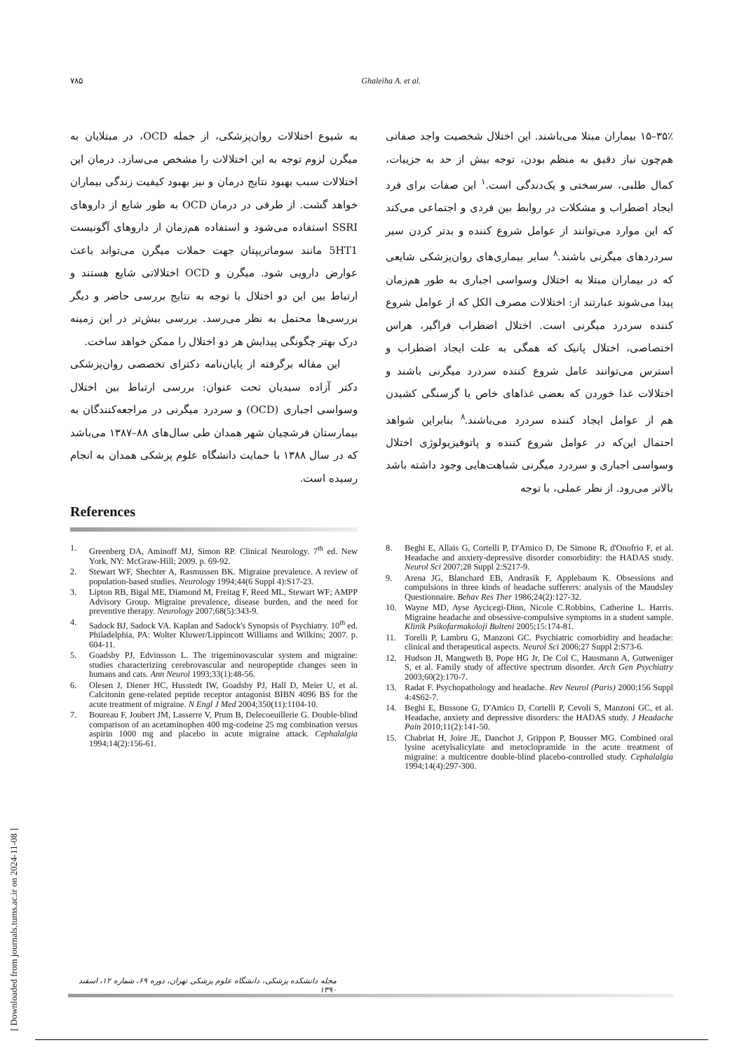[ Downloaded from journals.tums.ac.ir on 2024-11-08 ]
۷۸۵ Ghaleiha A. et al.
۳۵٪–۱۵ بیماران مبتلا می‌باشند. این اختلال شخصیت واجد صفاتی هم‌چون نیاز دقیق به منظم بودن، توجه بیش از حد به جزییات، کمال طلبی، سرسختی و یک‌دندگی است.<sup>۱</sup> این صفات برای فرد ایجاد اضطراب و مشکلات در روابط بین فردی و اجتماعی می‌کند که این موارد می‌توانند از عوامل شروع کننده و بدتر کردن سیر سردردهای میگرنی باشند.<sup>۸</sup> سایر بیماری‌های روان‌پزشکی شایعی که در بیماران مبتلا به اختلال وسواسی اجباری به طور هم‌زمان پیدا می‌شوند عبارتند از: اختلالات مصرف الکل که از عوامل شروع کننده سردرد میگرنی است. اختلال اضطراب فراگیر، هراس اختصاصی، اختلال پانیک که همگی به علت ایجاد اضطراب و استرس می‌توانند عامل شروع کننده سردرد میگرنی باشند و اختلالات غذا خوردن که بعضی غذاهای خاص یا گرسنگی کشیدن هم از عوامل ایجاد کننده سردرد می‌باشند.<sup>۸</sup> بنابراین شواهد احتمال این‌که در عوامل شروع کننده و پاتوفیزیولوژی اختلال وسواسی اجباری و سردرد میگرنی شباهت‌هایی وجود داشته باشد بالاتر می‌رود. از نظر عملی، با توجه
به شیوع اختلالات روان‌پزشکی، از جمله OCD، در مبتلایان به میگرن لزوم توجه به این اختلالات را مشخص می‌سازد. درمان این اختلالات سبب بهبود نتایج درمان و نیز بهبود کیفیت زندگی بیماران خواهد گشت. از طرفی در درمان OCD به طور شایع از داروهای SSRI استفاده می‌شود و استفاده هم‌زمان از داروهای آگونیست 5HT1 مانند سوماتریپتان جهت حملات میگرن می‌تواند باعث عوارض دارویی شود. میگرن و OCD اختلالاتی شایع هستند و ارتباط بین این دو اختلال با توجه به نتایج بررسی حاضر و دیگر بررسی‌ها محتمل به نظر می‌رسد. بررسی بیش‌تر در این زمینه درک بهتر چگونگی پیدایش هر دو اختلال را ممکن خواهد ساخت.
این مقاله برگرفته از پایان‌نامه دکترای تخصصی روان‌پزشکی دکتر آزاده سیدیان تحت عنوان: بررسی ارتباط بین اختلال وسواسی اجباری (OCD) و سردرد میگرنی در مراجعه‌کنندگان به بیمارستان فرشچیان شهر همدان طی سال‌های ۸۸–۱۳۸۷ می‌باشد که در سال ۱۳۸۸ با حمایت دانشگاه علوم پزشکی همدان به انجام رسیده است.
References
1. Greenberg DA, Aminoff MJ, Simon RP. Clinical Neurology. 7<sup>th</sup> ed. New York, NY: McGraw-Hill; 2009. p. 69-92.
2. Stewart WF, Shechter A, Rasmussen BK. Migraine prevalence. A review of population-based studies. Neurology 1994;44(6 Suppl 4):S17-23.
3. Lipton RB, Bigal ME, Diamond M, Freitag F, Reed ML, Stewart WF; AMPP Advisory Group. Migraine prevalence, disease burden, and the need for preventive therapy. Neurology 2007;68(5):343-9.
4. Sadock BJ, Sadock VA. Kaplan and Sadock's Synopsis of Psychiatry. 10<sup>th</sup> ed. Philadelphia, PA: Wolter Kluwer/Lippincott Williams and Wilkins; 2007. p. 604-11.
5. Goadsby PJ, Edvinsson L. The trigeminovascular system and migraine: studies characterizing cerebrovascular and neuropeptide changes seen in humans and cats. Ann Neurol 1993;33(1):48-56.
6. Olesen J, Diener HC, Husstedt IW, Goadsby PJ, Hall D, Meier U, et al. Calcitonin gene-related peptide receptor antagonist BIBN 4096 BS for the acute treatment of migraine. N Engl J Med 2004;350(11):1104-10.
7. Boureau F, Joubert JM, Lasserre V, Prum B, Delecoeuillerie G. Double-blind comparison of an acetaminophen 400 mg-codeine 25 mg combination versus aspirin 1000 mg and placebo in acute migraine attack. Cephalalgia 1994;14(2):156-61.
8. Beghi E, Allais G, Cortelli P, D'Amico D, De Simone R, d'Onofrio F, et al. Headache and anxiety-depressive disorder comorbidity: the HADAS study. Neurol Sci 2007;28 Suppl 2:S217-9.
9. Arena JG, Blanchard EB, Andrasik F, Applebaum K. Obsessions and compulsions in three kinds of headache sufferers: analysis of the Maudsley Questionnaire. Behav Res Ther 1986;24(2):127-32.
10. Wayne MD, Ayse Aycicegi-Dinn, Nicole C.Robbins, Catherine L. Harris. Migraine headache and obsessive-compulsive symptoms in a student sample. Klinik Psikofarmakoloji Bulteni 2005;15:174-81.
11. Torelli P, Lambru G, Manzoni GC. Psychiatric comorbidity and headache: clinical and therapeutical aspects. Neurol Sci 2006;27 Suppl 2:S73-6.
12. Hudson JI, Mangweth B, Pope HG Jr, De Col C, Hausmann A, Gutweniger S, et al. Family study of affective spectrum disorder. Arch Gen Psychiatry 2003;60(2):170-7.
13. Radat F. Psychopathology and headache. Rev Neurol (Paris) 2000;156 Suppl 4:4S62-7.
14. Beghi E, Bussone G, D'Amico D, Cortelli P, Cevoli S, Manzoni GC, et al. Headache, anxiety and depressive disorders: the HADAS study. J Headache Pain 2010;11(2):141-50.
15. Chabriat H, Joire JE, Danchot J, Grippon P, Bousser MG. Combined oral lysine acetylsalicylate and metoclopramide in the acute treatment of migraine: a multicentre double-blind placebo-controlled study. Cephalalgia 1994;14(4):297-300.
مجله دانشکده پزشکی، دانشگاه علوم پزشکی تهران، دوره ۶۹، شماره ۱۲، اسفند ۱۳۹۰